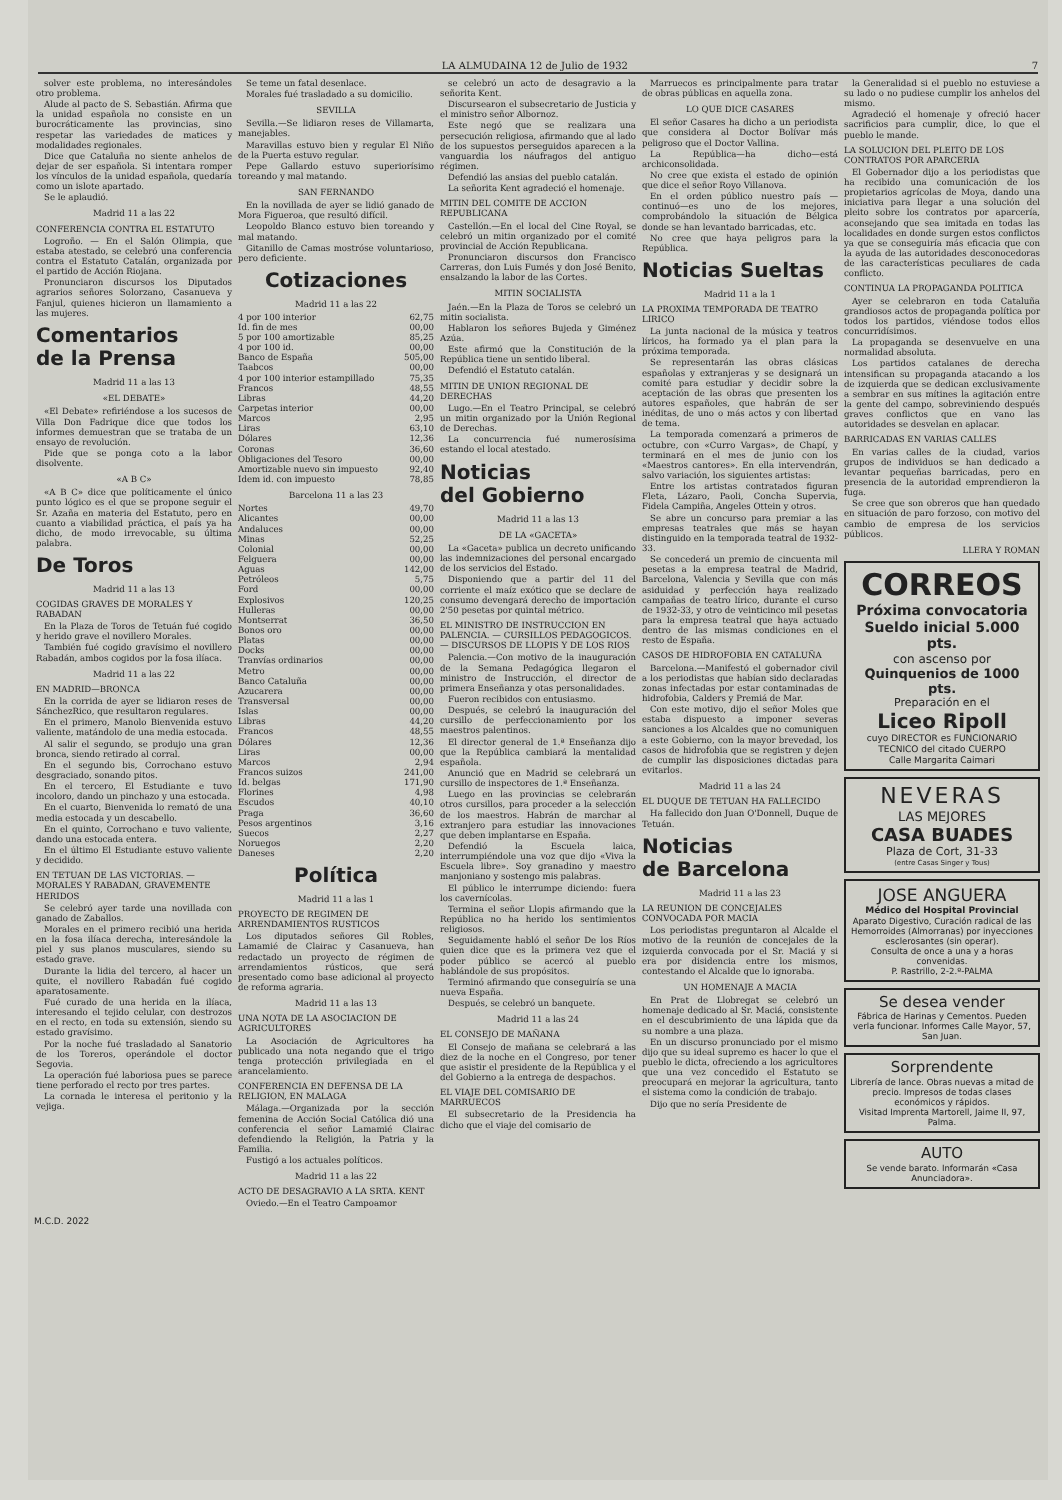LA ALMUDAINA 12 de Julio de 1932 7
solver este problema, no interesándoles otro problema.
Alude al pacto de S. Sebastián. Afirma que la unidad española no consiste en un burocráticamente las provincias, sino respetar las variedades de matices y modalidades regionales.
Dice que Cataluña no siente anhelos de dejar de ser española. Si intentara romper los vínculos de la unidad española, quedaría como un islote apartado.
Se le aplaudió.
Madrid 11 a las 22
CONFERENCIA CONTRA EL ESTATUTO
Logroño. — En el Salón Olimpia, que estaba atestado, se celebró una conferencia contra el Estatuto Catalán, organizada por el partido de Acción Riojana.
Pronunciaron discursos los Diputados agrarios señores Solorzano, Casanueva y Fanjul, quienes hicieron un llamamiento a las mujeres.
Comentarios
de la Prensa
Madrid 11 a las 13
«EL DEBATE»
«El Debate» refiriéndose a los sucesos de Villa Don Fadrique dice que todos los informes demuestran que se trataba de un ensayo de revolución.
Pide que se ponga coto a la labor disolvente.
«A B C»
«A B C» dice que políticamente el único punto lógico es el que se propone seguir el Sr. Azaña en materia del Estatuto, pero en cuanto a viabilidad práctica, el país ya ha dicho, de modo irrevocable, su última palabra.
De Toros
Madrid 11 a las 13
COGIDAS GRAVES DE MORALES Y RABADAN
En la Plaza de Toros de Tetuán fué cogido y herido grave el novillero Morales.
También fué cogido gravísimo el novillero Rabadán, ambos cogidos por la fosa ilíaca.
Madrid 11 a las 22
EN MADRID—BRONCA
En la corrida de ayer se lidiaron reses de SánchezRico, que resultaron regulares.
En el primero, Manolo Bienvenida estuvo valiente, matándolo de una media estocada.
Al salir el segundo, se produjo una gran bronca, siendo retirado al corral.
En el segundo bis, Corrochano estuvo desgraciado, sonando pitos.
En el tercero, El Estudiante e tuvo incoloro, dando un pinchazo y una estocada.
En el cuarto, Bienvenida lo remató de una media estocada y un descabello.
En el quinto, Corrochano e tuvo valiente, dando una estocada entera.
En el último El Estudiante estuvo valiente y decidido.
EN TETUAN DE LAS VICTORIAS. —MORALES Y RABADAN, GRAVEMENTE HERIDOS
Se celebró ayer tarde una novillada con ganado de Zaballos.
Morales en el primero recibió una herida en la fosa ilíaca derecha, interesándole la piel y sus planos musculares, siendo su estado grave.
Durante la lidia del tercero, al hacer un quite, el novillero Rabadán fué cogido aparatosamente.
Fué curado de una herida en la ilíaca, interesando el tejido celular, con destrozos en el recto, en toda su extensión, siendo su estado gravísimo.
Por la noche fué trasladado al Sanatorio de los Toreros, operándole el doctor Segovia.
La operación fué laboriosa pues se parece tiene perforado el recto por tres partes.
La cornada le interesa el peritonio y la vejiga.
Se teme un fatal desenlace.
Morales fué trasladado a su domicilio.
SEVILLA
Sevilla.—Se lidiaron reses de Villamarta, manejables.
Maravillas estuvo bien y regular El Niño de la Puerta estuvo regular.
Pepe Gallardo estuvo superiorísimo toreando y mal matando.
SAN FERNANDO
En la novillada de ayer se lidió ganado de Mora Figueroa, que resultó difícil.
Leopoldo Blanco estuvo bien toreando y mal matando.
Gitanillo de Camas mostróse voluntarioso, pero deficiente.
Cotizaciones
Madrid 11 a las 22
| 4 por 100 interior | 62,75 |
| Id. fin de mes | 00,00 |
| 5 por 100 amortizable | 85,25 |
| 4 por 100 id. | 00,00 |
| Banco de España | 505,00 |
| Taabcos | 00,00 |
| 4 por 100 interior estampillado | 75,35 |
| Francos | 48,55 |
| Libras | 44,20 |
| Carpetas interior | 00,00 |
| Marcos | 2,95 |
| Liras | 63,10 |
| Dólares | 12,36 |
| Coronas | 36,60 |
| Obligaciones del Tesoro | 00,00 |
| Amortizable nuevo sin impuesto | 92,40 |
| Idem id. con impuesto | 78,85 |
Barcelona 11 a las 23
| Nortes | 49,70 |
| Alicantes | 00,00 |
| Andaluces | 00,00 |
| Minas | 52,25 |
| Colonial | 00,00 |
| Felguera | 00,00 |
| Aguas | 142,00 |
| Petróleos | 5,75 |
| Ford | 00,00 |
| Explosivos | 120,25 |
| Hulleras | 00,00 |
| Montserrat | 36,50 |
| Bonos oro | 00,00 |
| Platas | 00,00 |
| Docks | 00,00 |
| Tranvías ordinarios | 00,00 |
| Metro | 00,00 |
| Banco Cataluña | 00,00 |
| Azucarera | 00,00 |
| Transversal | 00,00 |
| Islas | 00,00 |
| Libras | 44,20 |
| Francos | 48,55 |
| Dólares | 12,36 |
| Liras | 00,00 |
| Marcos | 2,94 |
| Francos suizos | 241,00 |
| Id. belgas | 171,90 |
| Florines | 4,98 |
| Escudos | 40,10 |
| Praga | 36,60 |
| Pesos argentinos | 3,16 |
| Suecos | 2,27 |
| Noruegos | 2,20 |
| Daneses | 2,20 |
Política
Madrid 11 a las 1
PROYECTO DE REGIMEN DE ARRENDAMIENTOS RUSTICOS
Los diputados señores Gil Robles, Lamamié de Clairac y Casanueva, han redactado un proyecto de régimen de arrendamientos rústicos, que será presentado como base adicional al proyecto de reforma agraria.
Madrid 11 a las 13
UNA NOTA DE LA ASOCIACION DE AGRICULTORES
La Asociación de Agricultores ha publicado una nota negando que el trigo tenga protección privilegiada en el arancelamiento.
CONFERENCIA EN DEFENSA DE LA RELIGION, EN MALAGA
Málaga.—Organizada por la sección femenina de Acción Social Católica dió una conferencia el señor Lamamié Clairac defendiendo la Religión, la Patria y la Familia.
Fustigó a los actuales políticos.
Madrid 11 a las 22
ACTO DE DESAGRAVIO A LA SRTA. KENT
Oviedo.—En el Teatro Campoamor
se celebró un acto de desagravio a la señorita Kent.
Discursearon el subsecretario de Justicia y el ministro señor Albornoz.
Este negó que se realizara una persecución religiosa, afirmando que al lado de los supuestos perseguidos aparecen a la vanguardia los náufragos del antiguo régimen.
Defendió las ansias del pueblo catalán.
La señorita Kent agradeció el homenaje.
MITIN DEL COMITE DE ACCION REPUBLICANA
Castellón.—En el local del Cine Royal, se celebró un mitin organizado por el comité provincial de Acción Republicana.
Pronunciaron discursos don Francisco Carreras, don Luis Fumés y don José Benito, ensalzando la labor de las Cortes.
MITIN SOCIALISTA
Jaén.—En la Plaza de Toros se celebró un mitin socialista.
Hablaron los señores Bujeda y Giménez Azúa.
Este afirmó que la Constitución de la República tiene un sentido liberal.
Defendió el Estatuto catalán.
MITIN DE UNION REGIONAL DE DERECHAS
Lugo.—En el Teatro Principal, se celebró un mitin organizado por la Unión Regional de Derechas.
La concurrencia fué numerosísima estando el local atestado.
Noticias
del Gobierno
Madrid 11 a las 13
DE LA «GACETA»
La «Gaceta» publica un decreto unificando las indemnizaciones del personal encargado de los servicios del Estado.
Disponiendo que a partir del 11 del corriente el maíz exótico que se declare de consumo devengará derecho de importación 2'50 pesetas por quintal métrico.
EL MINISTRO DE INSTRUCCION EN PALENCIA. — CURSILLOS PEDAGOGICOS. — DISCURSOS DE LLOPIS Y DE LOS RIOS
Palencia.—Con motivo de la inauguración de la Semana Pedagógica llegaron el ministro de Instrucción, el director de primera Enseñanza y otas personalidades.
Fueron recibidos con entusiasmo.
Después, se celebró la inauguración del cursillo de perfeccionamiento por los maestros palentinos.
El director general de 1.ª Enseñanza dijo que la República cambiará la mentalidad española.
Anunció que en Madrid se celebrará un cursillo de inspectores de 1.ª Enseñanza.
Luego en las provincias se celebrarán otros cursillos, para proceder a la selección de los maestros. Habrán de marchar al extranjero para estudiar las innovaciones que deben implantarse en España.
Defendió la Escuela laica, interrumpiéndole una voz que dijo «Viva la Escuela libre». Soy granadino y maestro manjoniano y sostengo mis palabras.
El público le interrumpe diciendo: fuera los cavernícolas.
Termina el señor Llopis afirmando que la República no ha herido los sentimientos religiosos.
Seguidamente habló el señor De los Ríos quien dice que es la primera vez que el poder público se acercó al pueblo hablándole de sus propósitos.
Terminó afirmando que conseguiría se una nueva España.
Después, se celebró un banquete.
Madrid 11 a las 24
EL CONSEJO DE MAÑANA
El Consejo de mañana se celebrará a las diez de la noche en el Congreso, por tener que asistir el presidente de la República y el del Gobierno a la entrega de despachos.
EL VIAJE DEL COMISARIO DE MARRUECOS
El subsecretario de la Presidencia ha dicho que el viaje del comisario de
Marruecos es principalmente para tratar de obras públicas en aquella zona.
LO QUE DICE CASARES
El señor Casares ha dicho a un periodista que considera al Doctor Bolívar más peligroso que el Doctor Vallina.
La República—ha dicho—está archiconsolidada.
No cree que exista el estado de opinión que dice el señor Royo Villanova.
En el orden público nuestro país —continuó—es uno de los mejores, comprobándolo la situación de Bélgica donde se han levantado barricadas, etc.
No cree que haya peligros para la República.
Noticias Sueltas
Madrid 11 a la 1
LA PROXIMA TEMPORADA DE TEATRO LIRICO
La junta nacional de la música y teatros líricos, ha formado ya el plan para la próxima temporada.
Se representarán las obras clásicas españolas y extranjeras y se designará un comité para estudiar y decidir sobre la aceptación de las obras que presenten los autores españoles, que habrán de ser inéditas, de uno o más actos y con libertad de tema.
La temporada comenzará a primeros de octubre, con «Curro Vargas», de Chapí, y terminará en el mes de junio con los «Maestros cantores». En ella intervendrán, salvo variación, los siguientes artistas:
Entre los artistas contratados figuran Fleta, Lázaro, Paoli, Concha Supervia, Fidela Campiña, Angeles Ottein y otros.
Se abre un concurso para premiar a las empresas teatrales que más se hayan distinguido en la temporada teatral de 1932-33.
Se concederá un premio de cincuenta mil pesetas a la empresa teatral de Madrid, Barcelona, Valencia y Sevilla que con más asiduidad y perfección haya realizado campañas de teatro lírico, durante el curso de 1932-33, y otro de veinticinco mil pesetas para la empresa teatral que haya actuado dentro de las mismas condiciones en el resto de España.
CASOS DE HIDROFOBIA EN CATALUÑA
Barcelona.—Manifestó el gobernador civil a los periodistas que habían sido declaradas zonas infectadas por estar contaminadas de hidrofobia, Calders y Premiá de Mar.
Con este motivo, dijo el señor Moles que estaba dispuesto a imponer severas sanciones a los Alcaldes que no comuniquen a este Gobierno, con la mayor brevedad, los casos de hidrofobia que se registren y dejen de cumplir las disposiciones dictadas para evitarlos.
Madrid 11 a las 24
EL DUQUE DE TETUAN HA FALLECIDO
Ha fallecido don Juan O'Donnell, Duque de Tetuán.
Noticias
de Barcelona
Madrid 11 a las 23
LA REUNION DE CONCEJALES CONVOCADA POR MACIA
Los periodistas preguntaron al Alcalde el motivo de la reunión de concejales de la izquierda convocada por el Sr. Maciá y si era por disidencia entre los mismos, contestando el Alcalde que lo ignoraba.
UN HOMENAJE A MACIA
En Prat de Llobregat se celebró un homenaje dedicado al Sr. Maciá, consistente en el descubrimiento de una lápida que da su nombre a una plaza.
En un discurso pronunciado por el mismo dijo que su ideal supremo es hacer lo que el pueblo le dicta, ofreciendo a los agricultores que una vez concedido el Estatuto se preocupará en mejorar la agricultura, tanto el sistema como la condición de trabajo.
Dijo que no sería Presidente de
la Generalidad si el pueblo no estuviese a su lado o no pudiese cumplir los anhelos del mismo.
Agradeció el homenaje y ofreció hacer sacrificios para cumplir, dice, lo que el pueblo le mande.
LA SOLUCION DEL PLEITO DE LOS CONTRATOS POR APARCERIA
El Gobernador dijo a los periodistas que ha recibido una comunicación de los propietarios agrícolas de Moya, dando una iniciativa para llegar a una solución del pleito sobre los contratos por aparcería, aconsejando que sea imitada en todas las localidades en donde surgen estos conflictos ya que se conseguiría más eficacia que con la ayuda de las autoridades desconocedoras de las características peculiares de cada conflicto.
CONTINUA LA PROPAGANDA POLITICA
Ayer se celebraron en toda Cataluña grandiosos actos de propaganda política por todos los partidos, viéndose todos ellos concurridísimos.
La propaganda se desenvuelve en una normalidad absoluta.
Los partidos catalanes de derecha intensifican su propaganda atacando a los de izquierda que se dedican exclusivamente a sembrar en sus mítines la agitación entre la gente del campo, sobreviniendo después graves conflictos que en vano las autoridades se desvelan en aplacar.
BARRICADAS EN VARIAS CALLES
En varias calles de la ciudad, varios grupos de individuos se han dedicado a levantar pequeñas barricadas, pero en presencia de la autoridad emprendieron la fuga.
Se cree que son obreros que han quedado en situación de paro forzoso, con motivo del cambio de empresa de los servicios públicos.
LLERA Y ROMAN
CORREOS
Próxima convocatoria
Sueldo inicial 5.000 pts.
con ascenso por
Quinquenios de 1000 pts.
Preparación en el
Liceo Ripoll
cuyo DIRECTOR es FUNCIONARIO TECNICO del citado CUERPO
Calle Margarita Caimari
NEVERAS
LAS MEJORES
CASA BUADES
Plaza de Cort, 31-33
(entre Casas Singer y Tous)
JOSE ANGUERA
Médico del Hospital Provincial
Aparato Digestivo, Curación radical de las Hemorroides (Almorranas) por inyecciones esclerosantes (sin operar).
Consulta de once a una y a horas convenidas.
P. Rastrillo, 2-2.º-PALMA
Se desea vender
Fábrica de Harinas y Cementos. Pueden verla funcionar. Informes Calle Mayor, 57, San Juan.
Sorprendente
Librería de lance. Obras nuevas a mitad de precio. Impresos de todas clases económicos y rápidos.
Visitad Imprenta Martorell, Jaime II, 97, Palma.
AUTO
Se vende barato. Informarán «Casa Anunciadora».
M.C.D. 2022